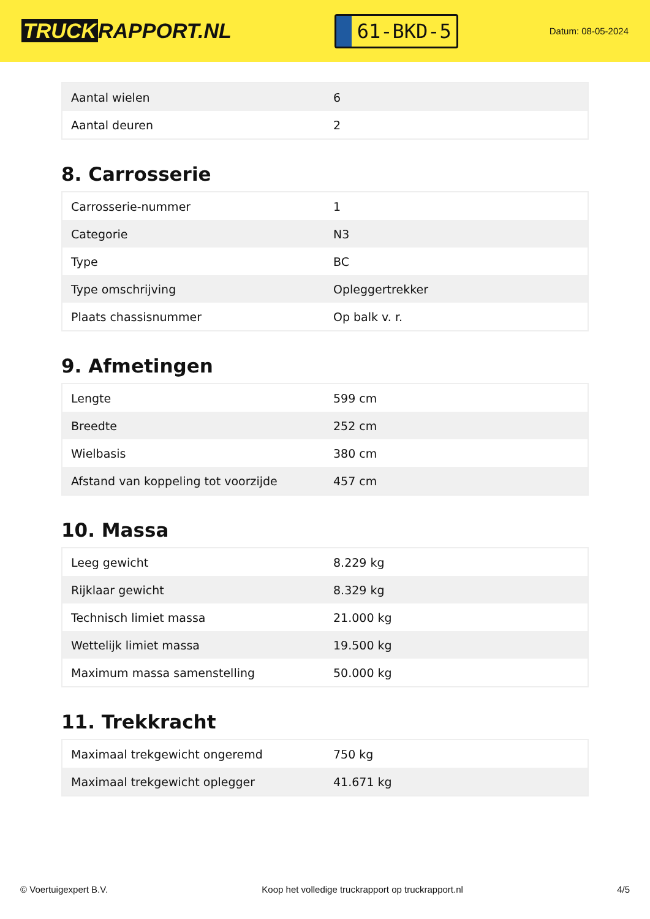TRUCK RAPPORT.NL
61-BKD-5
Datum: 08-05-2024
| Aantal wielen | 6 |
| Aantal deuren | 2 |
8. Carrosserie
| Carrosserie-nummer | 1 |
| Categorie | N3 |
| Type | BC |
| Type omschrijving | Opleggertrekker |
| Plaats chassisnummer | Op balk v. r. |
9. Afmetingen
| Lengte | 599 cm |
| Breedte | 252 cm |
| Wielbasis | 380 cm |
| Afstand van koppeling tot voorzijde | 457 cm |
10. Massa
| Leeg gewicht | 8.229 kg |
| Rijklaar gewicht | 8.329 kg |
| Technisch limiet massa | 21.000 kg |
| Wettelijk limiet massa | 19.500 kg |
| Maximum massa samenstelling | 50.000 kg |
11. Trekkracht
| Maximaal trekgewicht ongeremd | 750 kg |
| Maximaal trekgewicht oplegger | 41.671 kg |
© Voertuigexpert B.V. Koop het volledige truckrapport op truckrapport.nl 4/5